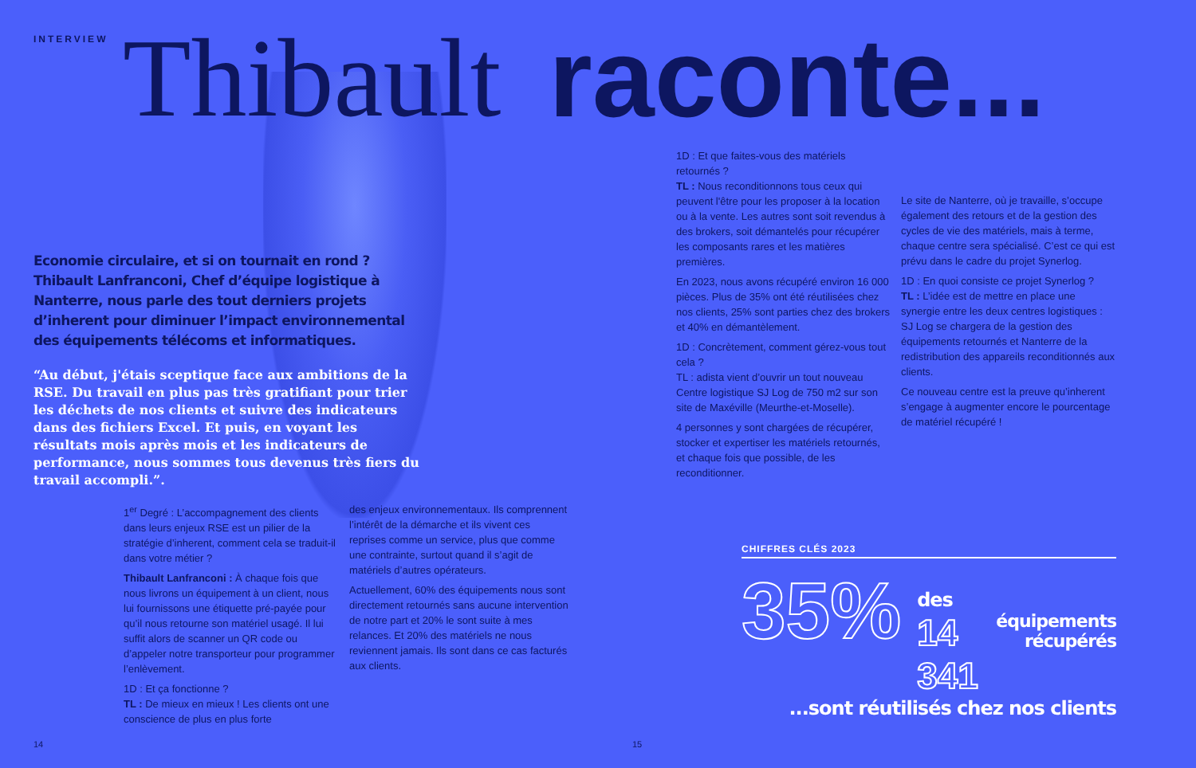INTERVIEW
Thibault raconte...
Economie circulaire, et si on tournait en rond ?
Thibault Lanfranconi, Chef d’équipe logistique à Nanterre, nous parle des tout derniers projets d’inherent pour diminuer l’impact environnemental des équipements télécoms et informatiques.
“Au début, j'étais sceptique face aux ambitions de la RSE. Du travail en plus pas très gratifiant pour trier les déchets de nos clients et suivre des indicateurs dans des fichiers Excel. Et puis, en voyant les résultats mois après mois et les indicateurs de performance, nous sommes tous devenus très fiers du travail accompli.”.
1<sup>er</sup> Degré : L’accompagnement des clients dans leurs enjeux RSE est un pilier de la stratégie d’inherent, comment cela se traduit-il dans votre métier ?
Thibault Lanfranconi : À chaque fois que nous livrons un équipement à un client, nous lui fournissons une étiquette pré-payée pour qu’il nous retourne son matériel usagé. Il lui suffit alors de scanner un QR code ou d’appeler notre transporteur pour programmer l’enlèvement.
1D : Et ça fonctionne ?
TL : De mieux en mieux ! Les clients ont une conscience de plus en plus forte
des enjeux environnementaux. Ils comprennent l’intérêt de la démarche et ils vivent ces reprises comme un service, plus que comme une contrainte, surtout quand il s’agit de matériels d’autres opérateurs.
Actuellement, 60% des équipements nous sont directement retournés sans aucune intervention de notre part et 20% le sont suite à mes relances. Et 20% des matériels ne nous reviennent jamais. Ils sont dans ce cas facturés aux clients.
1D : Et que faites-vous des matériels retournés ?
TL : Nous reconditionnons tous ceux qui peuvent l'être pour les proposer à la location ou à la vente. Les autres sont soit revendus à des brokers, soit démantelés pour récupérer les composants rares et les matières premières.
En 2023, nous avons récupéré environ 16 000 pièces. Plus de 35% ont été réutilisées chez nos clients, 25% sont parties chez des brokers et 40% en démantèlement.
1D : Concrètement, comment gérez-vous tout cela ?
TL : adista vient d’ouvrir un tout nouveau Centre logistique SJ Log de 750 m2 sur son site de Maxéville (Meurthe-et-Moselle).
4 personnes y sont chargées de récupérer, stocker et expertiser les matériels retournés, et chaque fois que possible, de les reconditionner.
Le site de Nanterre, où je travaille, s’occupe également des retours et de la gestion des cycles de vie des matériels, mais à terme, chaque centre sera spécialisé. C’est ce qui est prévu dans le cadre du projet Synerlog.
1D : En quoi consiste ce projet Synerlog ?
TL : L’idée est de mettre en place une synergie entre les deux centres logistiques : SJ Log se chargera de la gestion des équipements retournés et Nanterre de la redistribution des appareils reconditionnés aux clients.
Ce nouveau centre est la preuve qu’inherent s’engage à augmenter encore le pourcentage de matériel récupéré !
CHIFFRES CLÉS 2023
35%
des
14 341 équipements
récupérés
...sont réutilisés chez nos clients
14 15